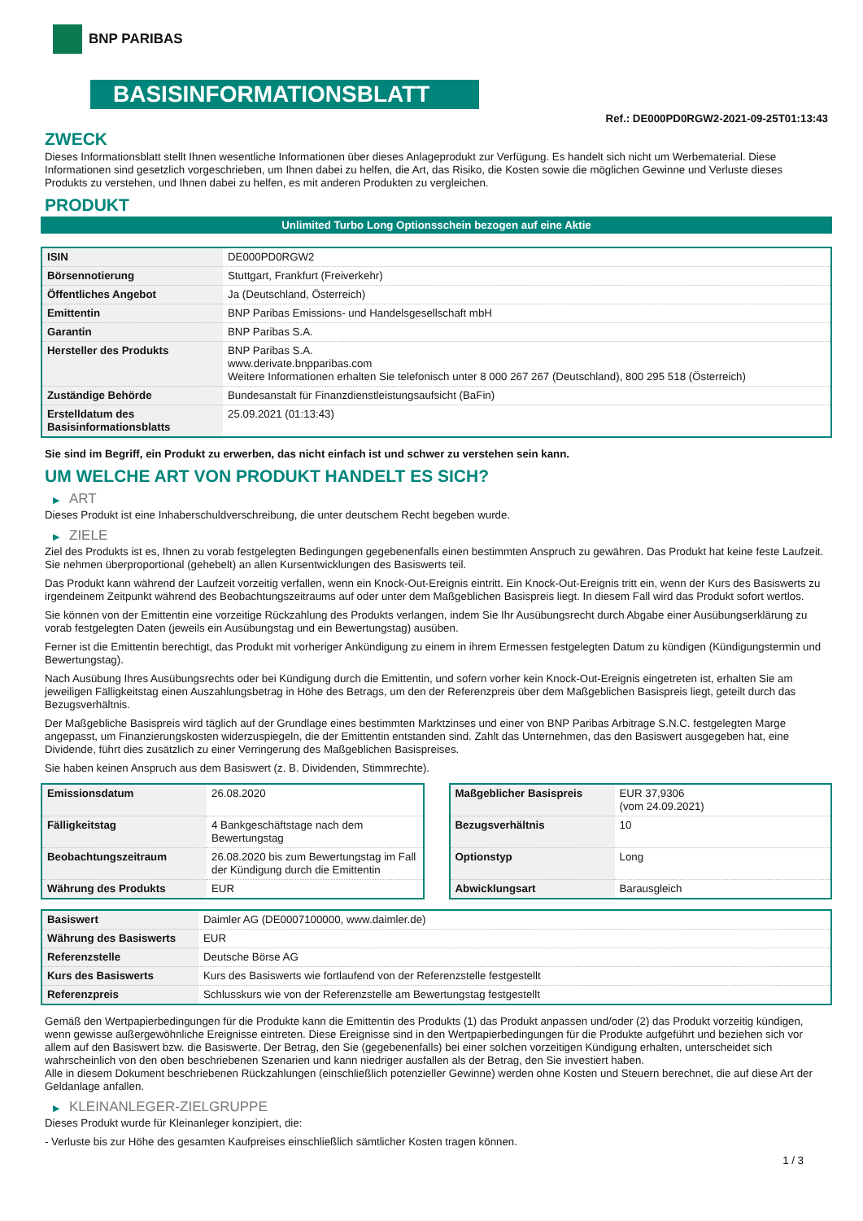BNP PARIBAS
BASISINFORMATIONSBLATT
Ref.: DE000PD0RGW2-2021-09-25T01:13:43
ZWECK
Dieses Informationsblatt stellt Ihnen wesentliche Informationen über dieses Anlageprodukt zur Verfügung. Es handelt sich nicht um Werbematerial. Diese Informationen sind gesetzlich vorgeschrieben, um Ihnen dabei zu helfen, die Art, das Risiko, die Kosten sowie die möglichen Gewinne und Verluste dieses Produkts zu verstehen, und Ihnen dabei zu helfen, es mit anderen Produkten zu vergleichen.
PRODUKT
Unlimited Turbo Long Optionsschein bezogen auf eine Aktie
| ISIN | DE000PD0RGW2 |
| Börsennotierung | Stuttgart, Frankfurt (Freiverkehr) |
| Öffentliches Angebot | Ja (Deutschland, Österreich) |
| Emittentin | BNP Paribas Emissions- und Handelsgesellschaft mbH |
| Garantin | BNP Paribas S.A. |
| Hersteller des Produkts | BNP Paribas S.A. www.derivate.bnpparibas.com Weitere Informationen erhalten Sie telefonisch unter 8 000 267 267 (Deutschland), 800 295 518 (Österreich) |
| Zuständige Behörde | Bundesanstalt für Finanzdienstleistungsaufsicht (BaFin) |
| Erstelldatum des Basisinformationsblatts | 25.09.2021 (01:13:43) |
Sie sind im Begriff, ein Produkt zu erwerben, das nicht einfach ist und schwer zu verstehen sein kann.
UM WELCHE ART VON PRODUKT HANDELT ES SICH?
▶ ART
Dieses Produkt ist eine Inhaberschuldverschreibung, die unter deutschem Recht begeben wurde.
▶ ZIELE
Ziel des Produkts ist es, Ihnen zu vorab festgelegten Bedingungen gegebenenfalls einen bestimmten Anspruch zu gewähren. Das Produkt hat keine feste Laufzeit. Sie nehmen überproportional (gehebelt) an allen Kursentwicklungen des Basiswerts teil.
Das Produkt kann während der Laufzeit vorzeitig verfallen, wenn ein Knock-Out-Ereignis eintritt. Ein Knock-Out-Ereignis tritt ein, wenn der Kurs des Basiswerts zu irgendeinem Zeitpunkt während des Beobachtungszeitraums auf oder unter dem Maßgeblichen Basispreis liegt. In diesem Fall wird das Produkt sofort wertlos.
Sie können von der Emittentin eine vorzeitige Rückzahlung des Produkts verlangen, indem Sie Ihr Ausübungsrecht durch Abgabe einer Ausübungserklärung zu vorab festgelegten Daten (jeweils ein Ausübungstag und ein Bewertungstag) ausüben.
Ferner ist die Emittentin berechtigt, das Produkt mit vorheriger Ankündigung zu einem in ihrem Ermessen festgelegten Datum zu kündigen (Kündigungstermin und Bewertungstag).
Nach Ausübung Ihres Ausübungsrechts oder bei Kündigung durch die Emittentin, und sofern vorher kein Knock-Out-Ereignis eingetreten ist, erhalten Sie am jeweiligen Fälligkeitstag einen Auszahlungsbetrag in Höhe des Betrags, um den der Referenzpreis über dem Maßgeblichen Basispreis liegt, geteilt durch das Bezugsverhältnis.
Der Maßgebliche Basispreis wird täglich auf der Grundlage eines bestimmten Marktzinses und einer von BNP Paribas Arbitrage S.N.C. festgelegten Marge angepasst, um Finanzierungskosten widerzuspiegeln, die der Emittentin entstanden sind. Zahlt das Unternehmen, das den Basiswert ausgegeben hat, eine Dividende, führt dies zusätzlich zu einer Verringerung des Maßgeblichen Basispreises.
Sie haben keinen Anspruch aus dem Basiswert (z. B. Dividenden, Stimmrechte).
| Emissionsdatum | 26.08.2020 |
| Fälligkeitstag | 4 Bankgeschäftstage nach dem Bewertungstag |
| Beobachtungszeitraum | 26.08.2020 bis zum Bewertungstag im Fall der Kündigung durch die Emittentin |
| Währung des Produkts | EUR |
| Maßgeblicher Basispreis | EUR 37,9306 (vom 24.09.2021) |
| Bezugsverhältnis | 10 |
| Optionstyp | Long |
| Abwicklungsart | Barausgleich |
| Basiswert | Daimler AG (DE0007100000, www.daimler.de) |
| Währung des Basiswerts | EUR |
| Referenzstelle | Deutsche Börse AG |
| Kurs des Basiswerts | Kurs des Basiswerts wie fortlaufend von der Referenzstelle festgestellt |
| Referenzpreis | Schlusskurs wie von der Referenzstelle am Bewertungstag festgestellt |
Gemäß den Wertpapierbedingungen für die Produkte kann die Emittentin des Produkts (1) das Produkt anpassen und/oder (2) das Produkt vorzeitig kündigen, wenn gewisse außergewöhnliche Ereignisse eintreten. Diese Ereignisse sind in den Wertpapierbedingungen für die Produkte aufgeführt und beziehen sich vor allem auf den Basiswert bzw. die Basiswerte. Der Betrag, den Sie (gegebenenfalls) bei einer solchen vorzeitigen Kündigung erhalten, unterscheidet sich wahrscheinlich von den oben beschriebenen Szenarien und kann niedriger ausfallen als der Betrag, den Sie investiert haben.
Alle in diesem Dokument beschriebenen Rückzahlungen (einschließlich potenzieller Gewinne) werden ohne Kosten und Steuern berechnet, die auf diese Art der Geldanlage anfallen.
▶ KLEINANLEGER-ZIELGRUPPE
Dieses Produkt wurde für Kleinanleger konzipiert, die:
- Verluste bis zur Höhe des gesamten Kaufpreises einschließlich sämtlicher Kosten tragen können.
1 / 3